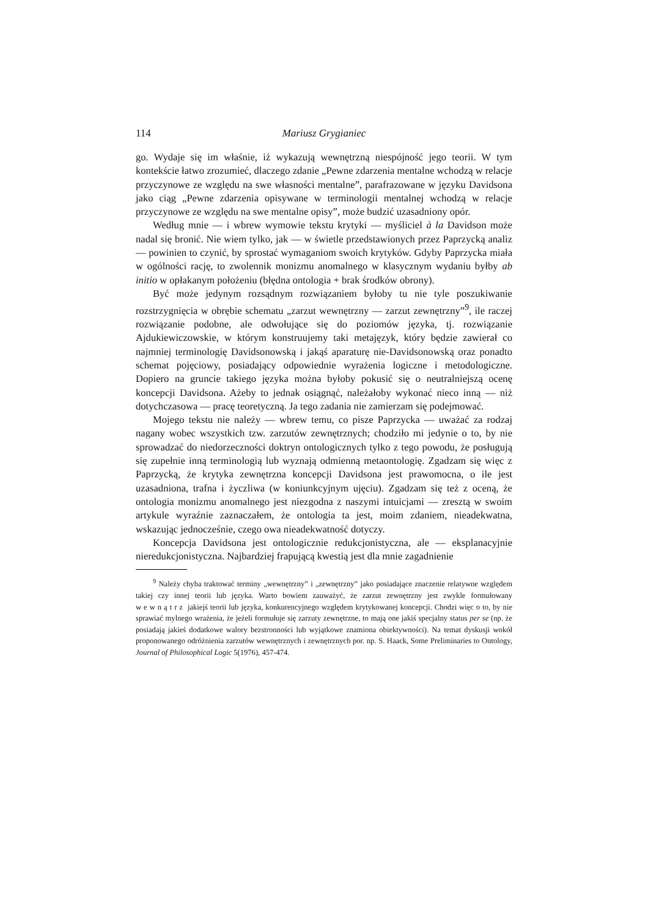114 Mariusz Grygianiec
go. Wydaje się im właśnie, iż wykazują wewnętrzną niespójność jego teorii. W tym kontekście łatwo zrozumieć, dlaczego zdanie „Pewne zdarzenia mentalne wchodzą w relacje przyczynowe ze względu na swe własności mentalne”, parafrazowane w języku Davidsona jako ciąg „Pewne zdarzenia opisywane w terminologii mentalnej wchodzą w relacje przyczynowe ze względu na swe mentalne opisy”, może budzić uzasadniony opór.
Według mnie — i wbrew wymowie tekstu krytyki — myśliciel à la Davidson może nadal się bronić. Nie wiem tylko, jak — w świetle przedstawionych przez Paprzycką analiz — powinien to czynić, by sprostać wymaganiom swoich krytyków. Gdyby Paprzycka miała w ogólności rację, to zwolennik monizmu anomalnego w klasycznym wydaniu byłby ab initio w opłakanym położeniu (błędna ontologia + brak środków obrony).
Być może jedynym rozsądnym rozwiązaniem byłoby tu nie tyle poszukiwanie rozstrzygnięcia w obrębie schematu „zarzut wewnętrzny — zarzut zewnętrzny”<sup>9</sup>, ile raczej rozwiązanie podobne, ale odwołujące się do poziomów języka, tj. rozwiązanie Ajdukiewiczowskie, w którym konstruujemy taki metajęzyk, który będzie zawierał co najmniej terminologię Davidsonowską i jakąś aparaturę nie-Davidsonowską oraz ponadto schemat pojęciowy, posiadający odpowiednie wyrażenia logiczne i metodologiczne. Dopiero na gruncie takiego języka można byłoby pokusić się o neutralniejszą ocenę koncepcji Davidsona. Ażeby to jednak osiągnąć, należałoby wykonać nieco inną — niż dotychczasowa — pracę teoretyczną. Ja tego zadania nie zamierzam się podejmować.
Mojego tekstu nie należy — wbrew temu, co pisze Paprzycka — uważać za rodzaj nagany wobec wszystkich tzw. zarzutów zewnętrznych; chodziło mi jedynie o to, by nie sprowadzać do niedorzeczności doktryn ontologicznych tylko z tego powodu, że posługują się zupełnie inną terminologią lub wyznają odmienną metaontologię. Zgadzam się więc z Paprzycką, że krytyka zewnętrzna koncepcji Davidsona jest prawomocna, o ile jest uzasadniona, trafna i życzliwa (w koniunkcyjnym ujęciu). Zgadzam się też z oceną, że ontologia monizmu anomalnego jest niezgodna z naszymi intuicjami — zresztą w swoim artykule wyraźnie zaznaczałem, że ontologia ta jest, moim zdaniem, nieadekwatna, wskazując jednocześnie, czego owa nieadekwatność dotyczy.
Koncepcja Davidsona jest ontologicznie redukcjonistyczna, ale — eksplanacyjnie nieredukcjonistyczna. Najbardziej frapującą kwestią jest dla mnie zagadnienie
<sup>9</sup> Należy chyba traktować terminy „wewnętrzny” i „zewnętrzny” jako posiadające znaczenie relatywne względem takiej czy innej teorii lub języka. Warto bowiem zauważyć, że zarzut zewnętrzny jest zwykle formułowany wewnątrz jakiejś teorii lub języka, konkurencyjnego względem krytykowanej koncepcji. Chodzi więc o to, by nie sprawiać mylnego wrażenia, że jeżeli formułuje się zarzuty zewnętrzne, to mają one jakiś specjalny status per se (np. że posiadają jakieś dodatkowe walory bezstronności lub wyjątkowe znamiona obiektywności). Na temat dyskusji wokół proponowanego odróżnienia zarzutów wewnętrznych i zewnętrznych por. np. S. Haack, Some Preliminaries to Ontology, Journal of Philosophical Logic 5(1976), 457-474.